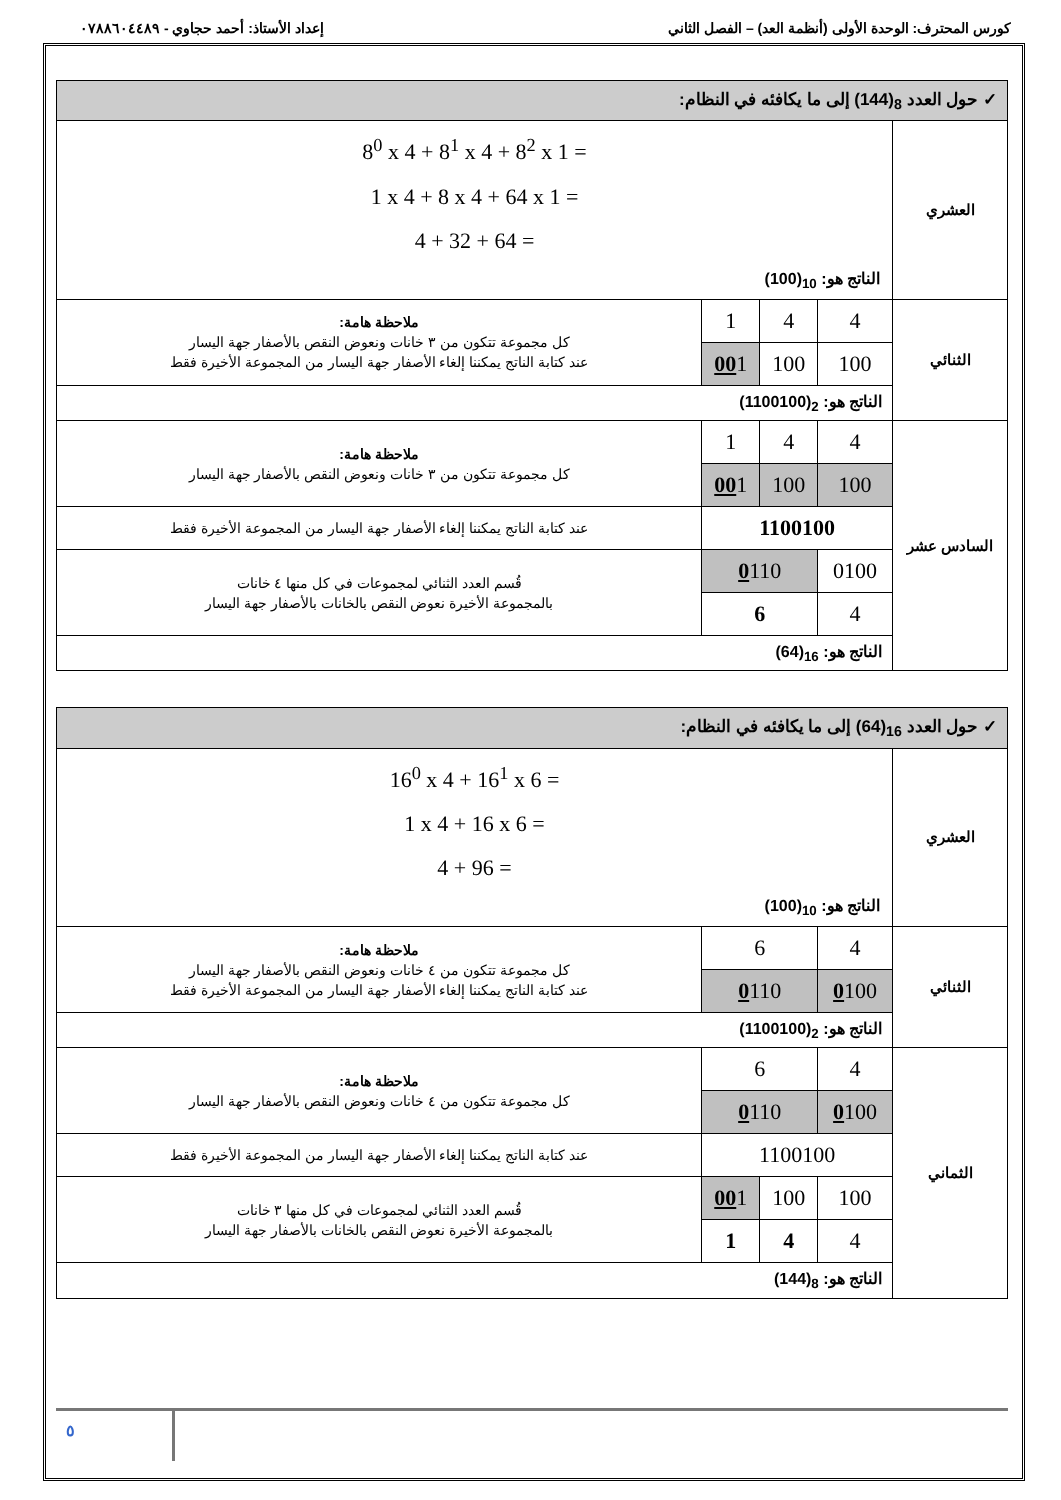كورس المحترف: الوحدة الأولى (أنظمة العد) – الفصل الثاني إعداد الأستاذ: أحمد حجاوي - ٠٧٨٨٦٠٤٤٨٩
| ✓ حول العدد <sub>8</sub>(144) إلى ما يكافئه في النظام: | | | | |
| العشري | 8<sup>0</sup> x 4 + 8<sup>1</sup> x 4 + 8<sup>2</sup> x 1 = 1 x 4 + 8 x 4 + 64 x 1 = 4 + 32 + 64 = الناتج هو: <sub>10</sub>(100) | | | |
| الثنائي | 4 | 4 | 1 | ملاحظة هامة: كل مجموعة تتكون من ٣ خانات ونعوض النقص بالأصفار جهة اليسار عند كتابة الناتج يمكننا إلغاء الأصفار جهة اليسار من المجموعة الأخيرة فقط |
| | 100 | 100 | 00 1 | |
| | الناتج هو: <sub>2</sub>(1100100) | | | |
| السادس عشر | 4 | 4 | 1 | ملاحظة هامة: كل مجموعة تتكون من ٣ خانات ونعوض النقص بالأصفار جهة اليسار |
| | 100 | 100 | 00 1 | |
| | 1100100 | | | عند كتابة الناتج يمكننا إلغاء الأصفار جهة اليسار من المجموعة الأخيرة فقط |
| | 0100 | 0 110 | | قُسم العدد الثنائي لمجموعات في كل منها ٤ خانات بالمجموعة الأخيرة نعوض النقص بالخانات بالأصفار جهة اليسار |
| | 4 | 6 | | |
| | الناتج هو: <sub>16</sub>(64) | | | |
| ✓ حول العدد <sub>16</sub>(64) إلى ما يكافئه في النظام: | | | | |
| العشري | 16<sup>0</sup> x 4 + 16<sup>1</sup> x 6 = 1 x 4 + 16 x 6 = 4 + 96 = الناتج هو: <sub>10</sub>(100) | | | |
| الثنائي | 4 | 6 | | ملاحظة هامة: كل مجموعة تتكون من ٤ خانات ونعوض النقص بالأصفار جهة اليسار عند كتابة الناتج يمكننا إلغاء الأصفار جهة اليسار من المجموعة الأخيرة فقط |
| | 0 100 | 0 110 | | |
| | الناتج هو: <sub>2</sub>(1100100) | | | |
| الثماني | 4 | 6 | | ملاحظة هامة: كل مجموعة تتكون من ٤ خانات ونعوض النقص بالأصفار جهة اليسار |
| | 0 100 | 0 110 | | |
| | 1100100 | | | عند كتابة الناتج يمكننا إلغاء الأصفار جهة اليسار من المجموعة الأخيرة فقط |
| | 100 | 100 | 00 1 | قُسم العدد الثنائي لمجموعات في كل منها ٣ خانات بالمجموعة الأخيرة نعوض النقص بالخانات بالأصفار جهة اليسار |
| | 4 | 4 | 1 | |
| | الناتج هو: <sub>8</sub>(144) | | | |
٥